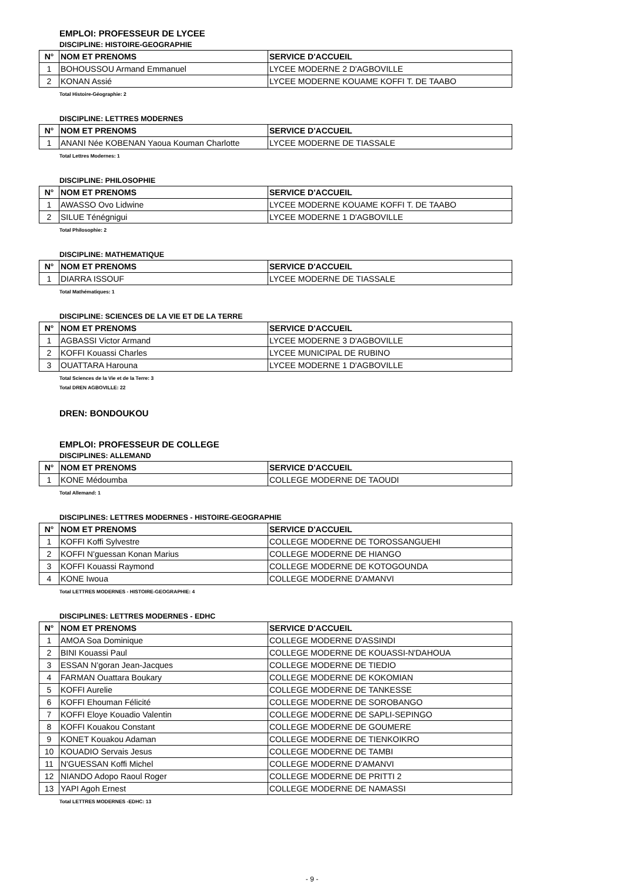EMPLOI: PROFESSEUR DE LYCEE
DISCIPLINE: HISTOIRE-GEOGRAPHIE
| N° | NOM ET PRENOMS | SERVICE D'ACCUEIL |
| --- | --- | --- |
| 1 | BOHOUSSOU Armand Emmanuel | LYCEE MODERNE 2 D'AGBOVILLE |
| 2 | KONAN Assié | LYCEE MODERNE KOUAME KOFFI T. DE TAABO |
Total Histoire-Géographie: 2
DISCIPLINE: LETTRES MODERNES
| N° | NOM ET PRENOMS | SERVICE D'ACCUEIL |
| --- | --- | --- |
| 1 | ANANI Née KOBENAN Yaoua Kouman Charlotte | LYCEE MODERNE DE TIASSALE |
Total Lettres Modernes: 1
DISCIPLINE: PHILOSOPHIE
| N° | NOM ET PRENOMS | SERVICE D'ACCUEIL |
| --- | --- | --- |
| 1 | AWASSO Ovo Lidwine | LYCEE MODERNE KOUAME KOFFI T. DE TAABO |
| 2 | SILUE Ténégnigui | LYCEE MODERNE 1 D'AGBOVILLE |
Total Philosophie: 2
DISCIPLINE: MATHEMATIQUE
| N° | NOM ET PRENOMS | SERVICE D'ACCUEIL |
| --- | --- | --- |
| 1 | DIARRA ISSOUF | LYCEE MODERNE DE TIASSALE |
Total Mathématiques: 1
DISCIPLINE: SCIENCES DE LA VIE ET DE LA TERRE
| N° | NOM ET PRENOMS | SERVICE D'ACCUEIL |
| --- | --- | --- |
| 1 | AGBASSI Victor Armand | LYCEE MODERNE 3 D'AGBOVILLE |
| 2 | KOFFI Kouassi Charles | LYCEE MUNICIPAL DE RUBINO |
| 3 | OUATTARA Harouna | LYCEE MODERNE 1 D'AGBOVILLE |
Total Sciences de la Vie et de la Terre: 3
Total DREN AGBOVILLE: 22
DREN: BONDOUKOU
EMPLOI: PROFESSEUR DE COLLEGE
DISCIPLINES: ALLEMAND
| N° | NOM ET PRENOMS | SERVICE D'ACCUEIL |
| --- | --- | --- |
| 1 | KONE Médoumba | COLLEGE MODERNE DE TAOUDI |
Total Allemand: 1
DISCIPLINES: LETTRES MODERNES - HISTOIRE-GEOGRAPHIE
| N° | NOM ET PRENOMS | SERVICE D'ACCUEIL |
| --- | --- | --- |
| 1 | KOFFI Koffi Sylvestre | COLLEGE MODERNE DE TOROSSANGUEHI |
| 2 | KOFFI N'guessan Konan Marius | COLLEGE MODERNE DE HIANGO |
| 3 | KOFFI Kouassi Raymond | COLLEGE MODERNE DE KOTOGOUNDA |
| 4 | KONE Iwoua | COLLEGE MODERNE D'AMANVI |
Total LETTRES MODERNES - HISTOIRE-GEOGRAPHIE: 4
DISCIPLINES: LETTRES MODERNES - EDHC
| N° | NOM ET PRENOMS | SERVICE D'ACCUEIL |
| --- | --- | --- |
| 1 | AMOA Soa Dominique | COLLEGE MODERNE D'ASSINDI |
| 2 | BINI Kouassi Paul | COLLEGE MODERNE DE KOUASSI-N'DAHOUA |
| 3 | ESSAN N'goran Jean-Jacques | COLLEGE MODERNE DE TIEDIO |
| 4 | FARMAN Ouattara Boukary | COLLEGE MODERNE DE KOKOMIAN |
| 5 | KOFFI Aurelie | COLLEGE MODERNE DE TANKESSE |
| 6 | KOFFI Ehouman Félicité | COLLEGE MODERNE DE SOROBANGO |
| 7 | KOFFI Eloye Kouadio Valentin | COLLEGE MODERNE DE SAPLI-SEPINGO |
| 8 | KOFFI Kouakou Constant | COLLEGE MODERNE DE GOUMERE |
| 9 | KONET Kouakou Adaman | COLLEGE MODERNE DE TIENKOIKRO |
| 10 | KOUADIO Servais Jesus | COLLEGE MODERNE DE TAMBI |
| 11 | N'GUESSAN Koffi Michel | COLLEGE MODERNE D'AMANVI |
| 12 | NIANDO Adopo Raoul Roger | COLLEGE MODERNE DE PRITTI 2 |
| 13 | YAPI Agoh Ernest | COLLEGE MODERNE DE NAMASSI |
Total LETTRES MODERNES -EDHC: 13
- 9 -